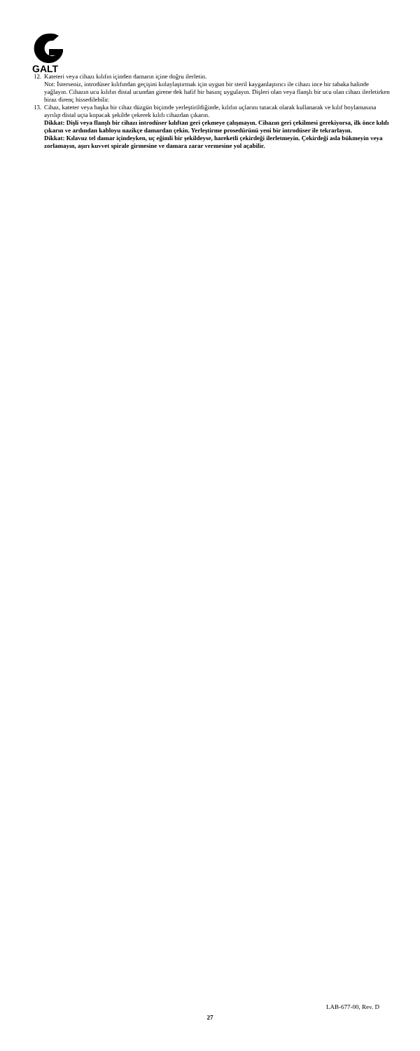GALT
12.
Kateteri veya cihazı kılıfın içinden damarın içine doğru ilerletin.
Not: İsterseniz, introdüser kılıfından geçişini kolaylaştırmak için uygun bir steril kayganlaştırıcı ile cihazı ince bir tabaka halinde yağlayın. Cihazın ucu kılıfın distal ucundan girene dek hafif bir basınç uygulayın. Dişleri olan veya flanşlı bir ucu olan cihazı ilerletirken biraz direnç hissedilebilir.
13.
Cihaz, kateter veya başka bir cihaz düzgün biçimde yerleştirildiğinde, kılıfın uçlarını tutacak olarak kullanarak ve kılıf boylamasına ayrılıp distal uçta kopacak şekilde çekerek kılıfı cihazdan çıkarın.
Dikkat: Dişli veya flanşlı bir cihazı introdüser kılıftan geri çekmeye çalışmayın. Cihazın geri çekilmesi gerekiyorsa, ilk önce kılıfı çıkarın ve ardından kabloyu nazikçe damardan çekin. Yerleştirme prosedürünü yeni bir introdüser ile tekrarlayın.
Dikkat: Kılavuz tel damar içindeyken, uç eğimli bir şekildeyse, hareketli çekirdeği ilerletmeyin. Çekirdeği asla bükmeyin veya zorlamayın, aşırı kuvvet spirale girmesine ve damara zarar vermesine yol açabilir.
LAB-677-00, Rev. D
27